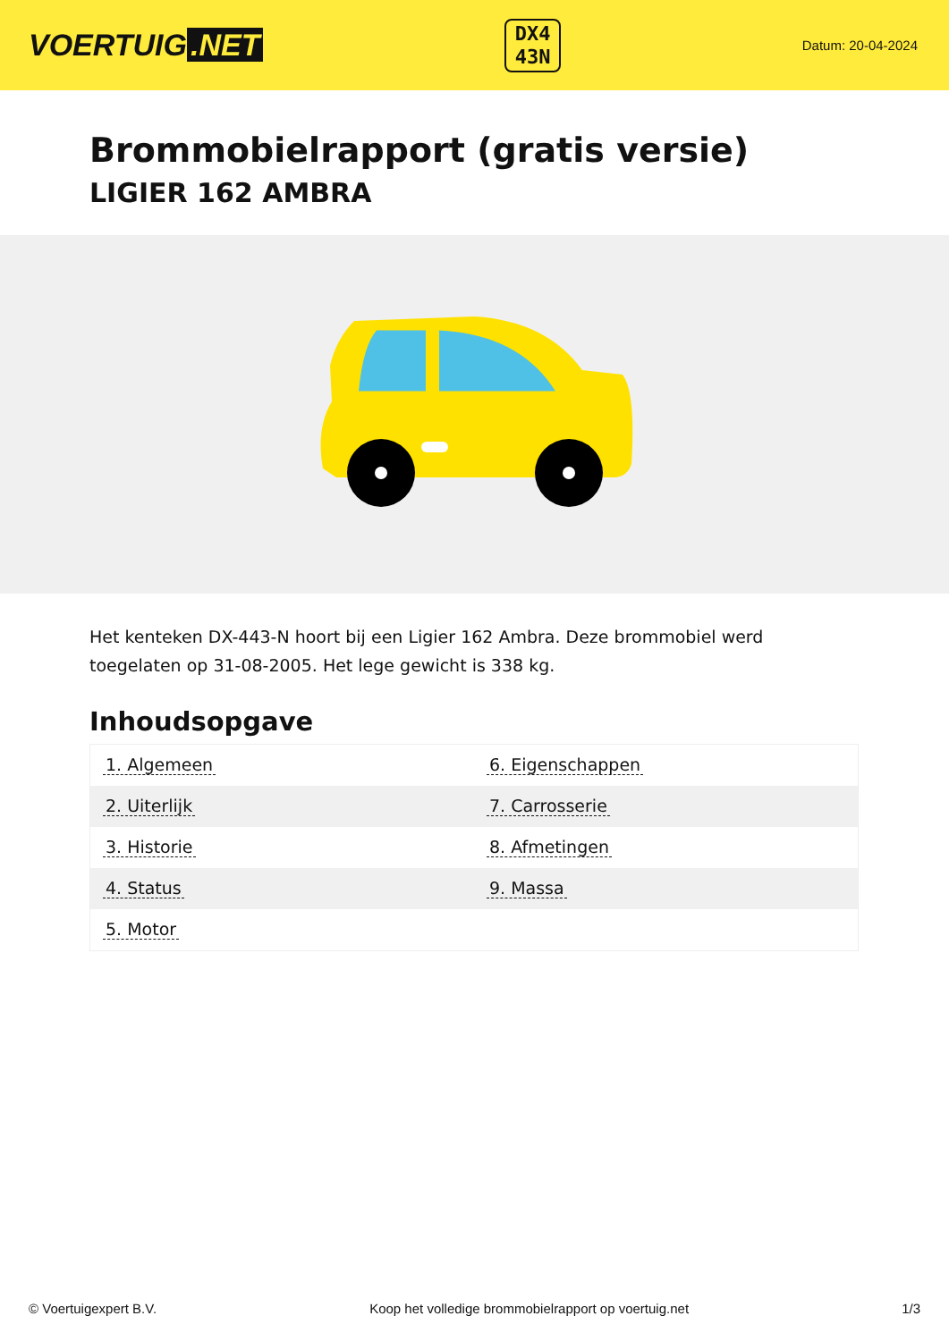VOERTUIG.NET
DX4
43N
Datum: 20-04-2024
Brommobielrapport (gratis versie)
LIGIER 162 AMBRA
Het kenteken DX-443-N hoort bij een Ligier 162 Ambra. Deze brommobiel werd toegelaten op 31-08-2005. Het lege gewicht is 338 kg.
Inhoudsopgave
| 1. Algemeen | 6. Eigenschappen |
| 2. Uiterlijk | 7. Carrosserie |
| 3. Historie | 8. Afmetingen |
| 4. Status | 9. Massa |
| 5. Motor | |
© Voertuigexpert B.V. Koop het volledige brommobielrapport op voertuig.net 1/3